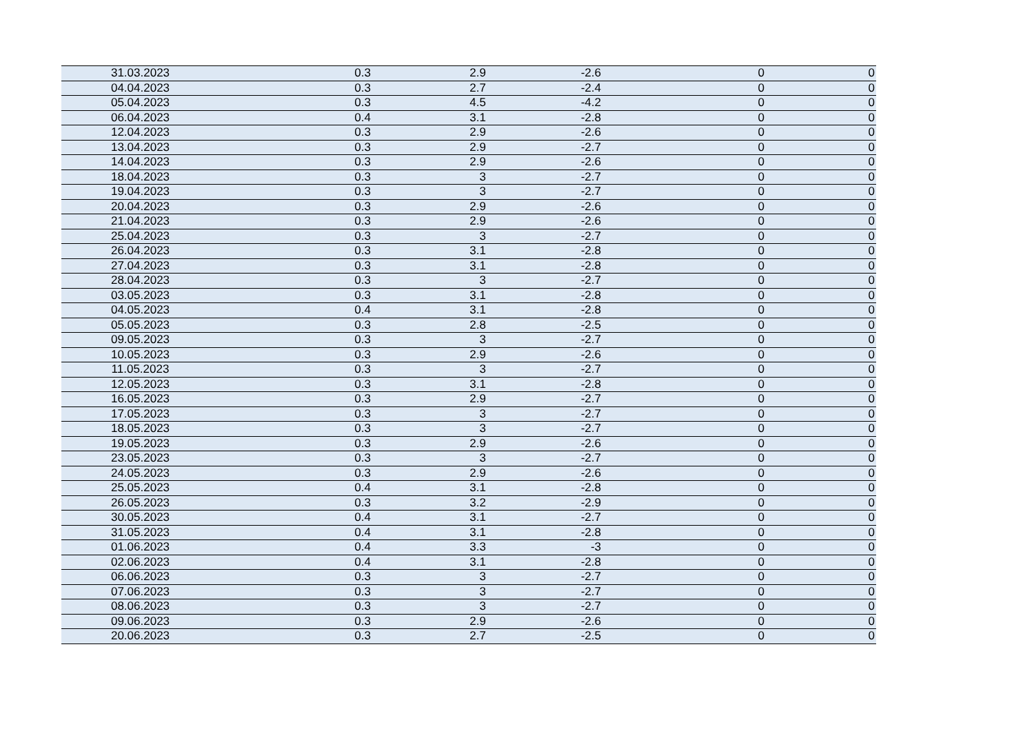| 31.03.2023 | 0.3 | 2.9 | -2.6 | 0 | 0 |
| 04.04.2023 | 0.3 | 2.7 | -2.4 | 0 | 0 |
| 05.04.2023 | 0.3 | 4.5 | -4.2 | 0 | 0 |
| 06.04.2023 | 0.4 | 3.1 | -2.8 | 0 | 0 |
| 12.04.2023 | 0.3 | 2.9 | -2.6 | 0 | 0 |
| 13.04.2023 | 0.3 | 2.9 | -2.7 | 0 | 0 |
| 14.04.2023 | 0.3 | 2.9 | -2.6 | 0 | 0 |
| 18.04.2023 | 0.3 | 3 | -2.7 | 0 | 0 |
| 19.04.2023 | 0.3 | 3 | -2.7 | 0 | 0 |
| 20.04.2023 | 0.3 | 2.9 | -2.6 | 0 | 0 |
| 21.04.2023 | 0.3 | 2.9 | -2.6 | 0 | 0 |
| 25.04.2023 | 0.3 | 3 | -2.7 | 0 | 0 |
| 26.04.2023 | 0.3 | 3.1 | -2.8 | 0 | 0 |
| 27.04.2023 | 0.3 | 3.1 | -2.8 | 0 | 0 |
| 28.04.2023 | 0.3 | 3 | -2.7 | 0 | 0 |
| 03.05.2023 | 0.3 | 3.1 | -2.8 | 0 | 0 |
| 04.05.2023 | 0.4 | 3.1 | -2.8 | 0 | 0 |
| 05.05.2023 | 0.3 | 2.8 | -2.5 | 0 | 0 |
| 09.05.2023 | 0.3 | 3 | -2.7 | 0 | 0 |
| 10.05.2023 | 0.3 | 2.9 | -2.6 | 0 | 0 |
| 11.05.2023 | 0.3 | 3 | -2.7 | 0 | 0 |
| 12.05.2023 | 0.3 | 3.1 | -2.8 | 0 | 0 |
| 16.05.2023 | 0.3 | 2.9 | -2.7 | 0 | 0 |
| 17.05.2023 | 0.3 | 3 | -2.7 | 0 | 0 |
| 18.05.2023 | 0.3 | 3 | -2.7 | 0 | 0 |
| 19.05.2023 | 0.3 | 2.9 | -2.6 | 0 | 0 |
| 23.05.2023 | 0.3 | 3 | -2.7 | 0 | 0 |
| 24.05.2023 | 0.3 | 2.9 | -2.6 | 0 | 0 |
| 25.05.2023 | 0.4 | 3.1 | -2.8 | 0 | 0 |
| 26.05.2023 | 0.3 | 3.2 | -2.9 | 0 | 0 |
| 30.05.2023 | 0.4 | 3.1 | -2.7 | 0 | 0 |
| 31.05.2023 | 0.4 | 3.1 | -2.8 | 0 | 0 |
| 01.06.2023 | 0.4 | 3.3 | -3 | 0 | 0 |
| 02.06.2023 | 0.4 | 3.1 | -2.8 | 0 | 0 |
| 06.06.2023 | 0.3 | 3 | -2.7 | 0 | 0 |
| 07.06.2023 | 0.3 | 3 | -2.7 | 0 | 0 |
| 08.06.2023 | 0.3 | 3 | -2.7 | 0 | 0 |
| 09.06.2023 | 0.3 | 2.9 | -2.6 | 0 | 0 |
| 20.06.2023 | 0.3 | 2.7 | -2.5 | 0 | 0 |